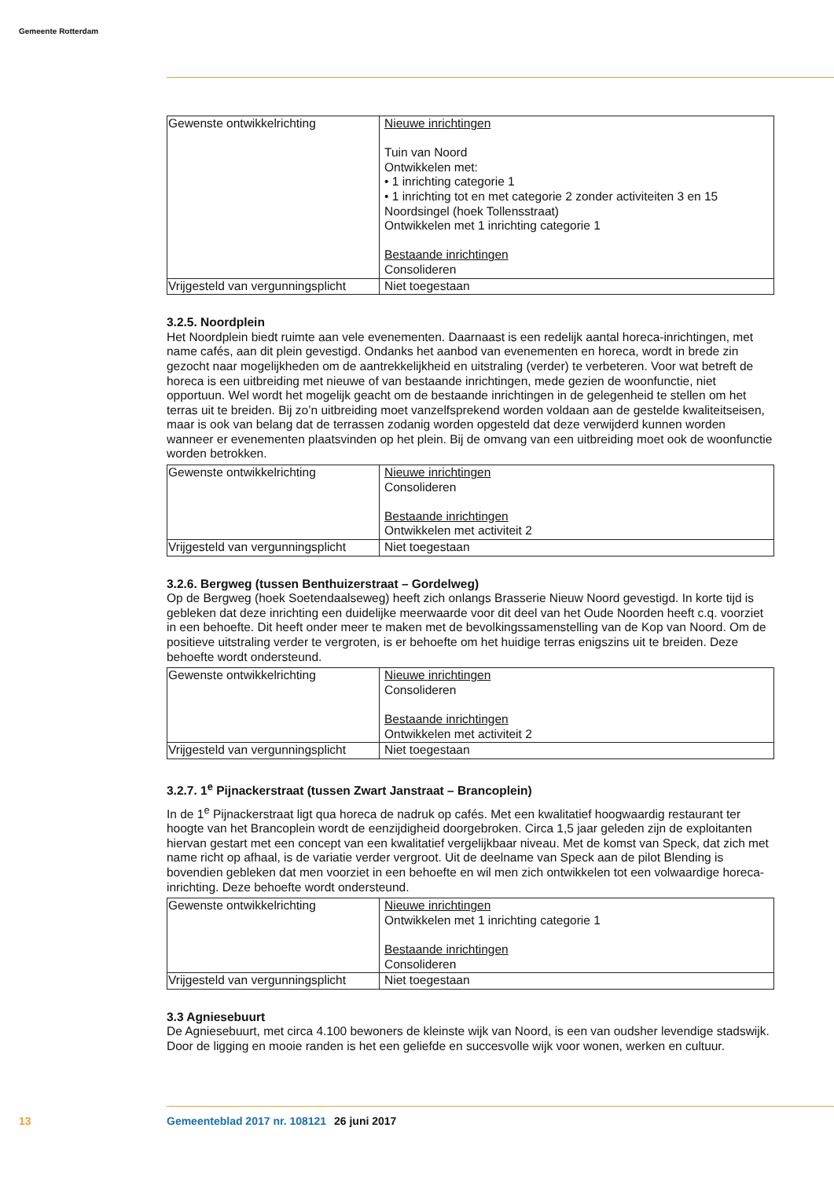Gemeente Rotterdam
| Gewenste ontwikkelrichting | Nieuwe inrichtingen Tuin van Noord Ontwikkelen met: • 1 inrichting categorie 1 • 1 inrichting tot en met categorie 2 zonder activiteiten 3 en 15 Noordsingel (hoek Tollensstraat) Ontwikkelen met 1 inrichting categorie 1 Bestaande inrichtingen Consolideren |
| Vrijgesteld van vergunningsplicht | Niet toegestaan |
3.2.5. Noordplein
Het Noordplein biedt ruimte aan vele evenementen. Daarnaast is een redelijk aantal horeca-inrichtingen, met name cafés, aan dit plein gevestigd. Ondanks het aanbod van evenementen en horeca, wordt in brede zin gezocht naar mogelijkheden om de aantrekkelijkheid en uitstraling (verder) te verbeteren. Voor wat betreft de horeca is een uitbreiding met nieuwe of van bestaande inrichtingen, mede gezien de woonfunctie, niet opportuun. Wel wordt het mogelijk geacht om de bestaande inrichtingen in de gelegenheid te stellen om het terras uit te breiden. Bij zo’n uitbreiding moet vanzelfsprekend worden voldaan aan de gestelde kwaliteitseisen, maar is ook van belang dat de terrassen zodanig worden op­gesteld dat deze verwijderd kunnen worden wanneer er evenementen plaatsvinden op het plein. Bij de omvang van een uitbreiding moet ook de woonfunctie worden betrokken.
| Gewenste ontwikkelrichting | Nieuwe inrichtingen Consolideren Bestaande inrichtingen Ontwikkelen met activiteit 2 |
| Vrijgesteld van vergunningsplicht | Niet toegestaan |
3.2.6. Bergweg (tussen Benthuizerstraat – Gordelweg)
Op de Bergweg (hoek Soetendaalseweg) heeft zich onlangs Brasserie Nieuw Noord gevestigd. In korte tijd is gebleken dat deze inrichting een duidelijke meerwaarde voor dit deel van het Oude Noorden heeft c.q. voorziet in een behoefte. Dit heeft onder meer te maken met de bevolkingssamenstelling van de Kop van Noord. Om de positieve uitstraling verder te vergroten, is er behoefte om het huidige terras enigszins uit te breiden. Deze behoefte wordt ondersteund.
| Gewenste ontwikkelrichting | Nieuwe inrichtingen Consolideren Bestaande inrichtingen Ontwikkelen met activiteit 2 |
| Vrijgesteld van vergunningsplicht | Niet toegestaan |
3.2.7. 1<sup>e</sup> Pijnackerstraat (tussen Zwart Janstraat – Brancoplein)
In de 1<sup>e</sup> Pijnackerstraat ligt qua horeca de nadruk op cafés. Met een kwalitatief hoogwaardig restaurant ter hoogte van het Brancoplein wordt de eenzijdigheid doorgebroken. Circa 1,5 jaar geleden zijn de exploitanten hiervan gestart met een concept van een kwalitatief vergelijkbaar niveau. Met de komst van Speck, dat zich met name richt op afhaal, is de variatie verder vergroot. Uit de deelname van Speck aan de pilot Blending is bovendien gebleken dat men voorziet in een behoefte en wil men zich ontwik­kelen tot een volwaardige horeca-inrichting. Deze behoefte wordt ondersteund.
| Gewenste ontwikkelrichting | Nieuwe inrichtingen Ontwikkelen met 1 inrichting categorie 1 Bestaande inrichtingen Consolideren |
| Vrijgesteld van vergunningsplicht | Niet toegestaan |
3.3 Agniesebuurt
De Agniesebuurt, met circa 4.100 bewoners de kleinste wijk van Noord, is een van oudsher levendige stadswijk. Door de ligging en mooie randen is het een geliefde en succesvolle wijk voor wonen, werken en cultuur.
13 Gemeenteblad 2017 nr. 108121 26 juni 2017